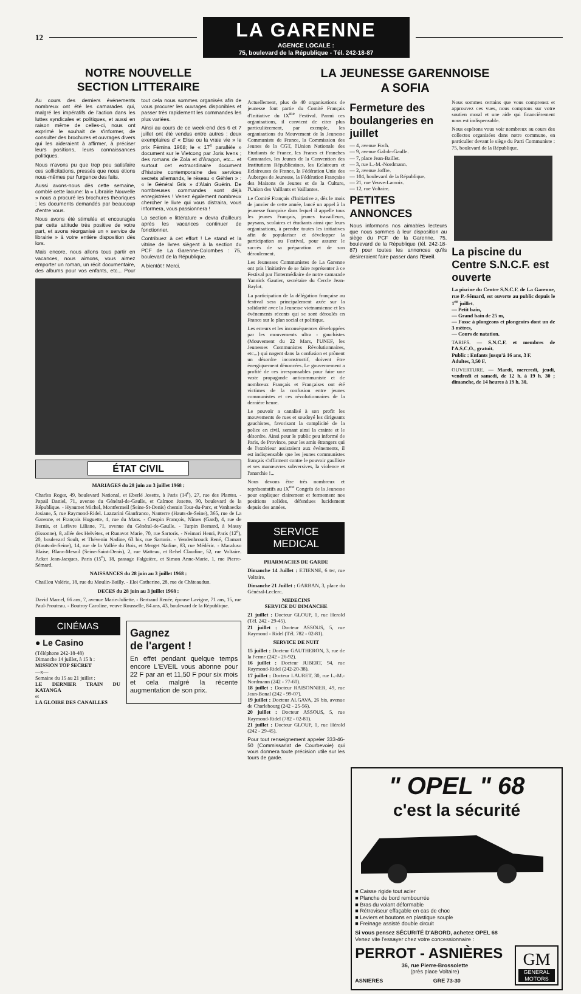12
LA GARENNE
AGENCE LOCALE :
75, boulevard de la République - Tél. 242-18-87
NOTRE NOUVELLE
SECTION LITTERAIRE
Au cours des derniers événements nombreux ont été les camarades qui, malgré les impératifs de l'action dans les luttes syndicales et politiques, et aussi en raison même de celles-ci, nous ont exprimé le souhait de s'informer, de consulter des brochures et ouvrages divers qui les aideraient à affirmer, à préciser leurs positions, leurs connaissances politiques.
Nous n'avons pu que trop peu satisfaire ces sollicitations, pressés que nous étions nous-mêmes par l'urgence des faits.
Aussi avons-nous dès cette semaine, comblé cette lacune: la « Librairie Nouvelle » nous a procuré les brochures théoriques ; les documents demandés par beaucoup d'entre vous.
Nous avons été stimulés et encouragés par cette attitude très positive de votre part, et avons réorganisé un « service de librairie » à votre entière disposition dès lors.
Mais encore, nous allons tous partir en vacances, nous aimons, vous aimez emporter un roman, un récit documentaire, des albums pour vos enfants, etc... Pour tout cela nous sommes organisés afin de vous procurer les ouvrages disponibles et passer très rapidement les commandes les plus variées.
Ainsi au cours de ce week-end des 6 et 7 juillet ont été vendus entre autres : deux exemplaires d' « Elise ou la vraie vie » le prix Fémina 1968; le « 17<sup>e</sup> parallèle » document sur le Vietcong par Joris Ivens ; des romans de Zola et d'Aragon, etc... et surtout cet extraordinaire document d'histoire contemporaine des services secrets allemands, le réseau « Géhlen » : « le Général Gris » d'Alain Guérin. De nombreuses commandes sont déjà enregistrées ! Venez également nombreux chercher le livre qui vous distraira, vous informera, vous passionnera !
La section « littérature » devra d'ailleurs après les vacances continuer de fonctionner.
Contribuez à cet effort ! Le stand et la vitrine de livres siègent à la section du PCF de La Garenne-Colombes : 75, boulevard de la République.
A bientôt ! Merci.
ÉTAT CIVIL
MARIAGES du 28 juin au 3 juillet 1968 :
Charles Roger, 49, boulevard National, et Eberlé Josette, à Paris (14<sup>e</sup>), 27, rue des Plantes. - Papail Daniel, 71, avenue du Général-de-Gaulle, et Calmon Josette, 90, boulevard de la République. - Hyaumet Michel, Montfermeil (Seine-St-Denis) chemin Tour-du-Parc, et Vanhaecke Josiane, 5, rue Raymond-Ridel. Lazzarini Gianfranco, Nanterre (Hauts-de-Seine), 365, rue de La Garenne, et François Huguette, 4, rue du Mans. - Crespin François, Nîmes (Gard), 4, rue de Bernis, et Lefèvre Liliane, 71, avenue du Général-de-Gaulle. - Turpin Bernard, à Massy (Essonne), 8, allée des Helvètes, et Runavot Marie, 70, rue Sartoris. - Neimari Henri, Paris (12<sup>e</sup>), 20, boulevard Soult, et Thévenin Nadine, 63 bis, rue Sartoris. - Vendenbrouck René, Clamart (Hauts-de-Seine), 14, rue de la Vallée du Bois, et Merget Nadine, 83, rue Médéric. - Macaluso Blaise, Blanc-Mesnil (Seine-Saint-Denis), 2, rue Watteau, et Rehel Claudine, 52, rue Voltaire. Acket Jean-Jacques, Paris (15<sup>e</sup>), 18, passage Falguière, et Simon Anne-Marie, 1, rue Pierre-Sémard.
NAISSANCES du 28 juin au 3 juillet 1968 :
Chaillou Valérie, 18, rue du Moulin-Bailly. - Eloi Catherine, 28, rue de Châteaudun.
DECES du 28 juin au 3 juillet 1968 :
David Marcel, 66 ans, 7, avenue Marie-Juliette. - Bertrand Renée, épouse Lavigne, 71 ans, 15, rue Paul-Prouteau. - Boutroy Caroline, veuve Rousselle, 84 ans, 43, boulevard de la République.
CINÉMAS
● Le Casino
(Téléphone 242-18-48)
Dimanche 14 juillet, à 15 h :
MISSION TOP SECRET
—x—
Semaine du 15 au 21 juillet :
LE DERNIER TRAIN DU KATANGA
et
LA GLOIRE DES CANAILLES
Gagnez
de l'argent !
En effet pendant quelque temps encore L'EVEIL vous abonne pour 22 F par an et 11,50 F pour six mois et cela malgré la récente augmentation de son prix.
LA JEUNESSE GARENNOISE
A SOFIA
Actuellement, plus de 40 organisations de jeunesse font partie du Comité Français d'Initiative du IX<sup>me</sup> Festival. Parmi ces organisations, il convient de citer plus particulièrement, par exemple, les organisations du Mouvement de la Jeunesse Communiste de France, la Commission des Jeunes de la CGT, l'Union Nationale des Etudiants de France, les Francs et Franches Camarades, les Jeunes de la Convention des Institutions Républicaines, les Eclaireurs et Eclaireuses de France, la Fédération Unie des Auberges de Jeunesse, la Fédération Française des Maisons de Jeunes et de la Culture, l'Union des Vaillants et Vaillantes.
Le Comité Français d'Initiative a, dès le mois de janvier de cette année, lancé un appel à la jeunesse française dans lequel il appelle tous les jeunes Français, jeunes travailleurs, paysans, scolaires et étudiants ainsi que leurs organisations, à prendre toutes les initiatives afin de populariser et développer la participation au Festival, pour assurer le succès de sa préparation et de son déroulement.
Les Jeunesses Communistes de La Garenne ont pris l'initiative de se faire représenter à ce Festival par l'intermédiaire de notre camarade Yannick Gautier, secrétaire du Cercle Jean-Baylot.
La participation de la délégation française au festival sera principalement axée sur la solidarité avec la Jeunesse vietnamienne et les événements récents qui se sont déroulés en France sur le plan social et politique.
Les erreurs et les inconséquences développées par les mouvements ultra - gauchistes (Mouvement du 22 Mars, l'UNEF, les Jeunesses Communistes Révolutionnaires, etc...) qui nagent dans la confusion et prônent un désordre inconstructif, doivent être énergiquement dénoncées. Le gouvernement a profité de ces irresponsables pour faire une vaste propagande anticommuniste et de nombreux Français et Françaises ont été victimes de la confusion entre jeunes communistes et ces révolutionnaires de la dernière heure.
Le pouvoir a canalisé à son profit les mouvements de rues et soudoyé les dirigeants gauchistes, favorisant la complicité de la police en civil, semant ainsi la crainte et le désordre. Ainsi pour le public peu informé de Paris, de Province, pour les amis étrangers qui de l'extérieur assistaient aux événements, il est indispensable que les jeunes communistes français s'affirment contre le pouvoir gaulliste et ses manœuvres subversives, la violence et l'anarchie !...
Nous devons être très nombreux et représentatifs au IX<sup>me</sup> Congrès de la Jeunesse pour expliquer clairement et fermement nos positions solides, défendues lucidement depuis des années.
SERVICE
MEDICAL
PHARMACIES DE GARDE
Dimanche 14 Juillet : ETIENNE, 6 ter, rue Voltaire.
Dimanche 21 Juillet : GARBAN, 3, place du Général-Leclerc.
MEDECINS
SERVICE DU DIMANCHE
21 juillet : Docteur GLOUP, 1, rue Herold (Tél. 242 - 29-45).
21 juillet : Docteur ASSOUS, 5, rue Raymond - Ridel (Tél. 782 - 02-81).
SERVICE DE NUIT
15 juillet : Docteur GAUTHERON, 3, rue de la Ferme (242 - 26-92).
16 juillet : Docteur JUBERT, 94, rue Raymond-Ridel (242-20-38).
17 juillet : Docteur LAURET, 30, rue L.-M.-Nordmann (242 - 77-60).
18 juillet : Docteur RAISONNIER, 49, rue Jean-Bonal (242 - 99-07).
19 juillet : Docteur ALGAVA, 26 bis, avenue de Charlebourg (242 - 25-56).
20 juillet : Docteur ASSOUS, 5, rue Raymond-Ridel (782 - 02-81).
21 juillet : Docteur GLOUP, 1, rue Hérold (242 - 29-45).
Pour tout renseignement appeler 333-46-50 (Commissariat de Courbevoie) qui vous donnera toute précision utile sur les tours de garde.
Fermeture des boulangeries en juillet
— 4, avenue Foch.
— 9, avenue Gal-de-Gaulle.
— 7, place Jean-Baillet.
— 3, rue L.-M.-Nordmann.
— 2, avenue Joffre.
— 104, boulevard de la République.
— 21, rue Veuve-Lacroix.
— 12, rue Voltaire.
PETITES ANNONCES
Nous informons nos aimables lecteurs que nous sommes à leur disposition au siège du PCF de la Garenne, 75, boulevard de la République (tél. 242-18-87) pour toutes les annonces qu'ils désireraient faire passer dans l'Eveil.
Nous sommes certains que vous comprenez et approuvez ces vues, nous comptons sur votre soutien moral et une aide qui financièrement nous est indispensable.
Nous espérons vous voir nombreux au cours des collectes organisées dans notre commune, en particulier devant le siège du Parti Communiste : 75, boulevard de la République.
La piscine du Centre S.N.C.F. est ouverte
La piscine du Centre S.N.C.F. de La Garenne, rue P.-Sémard, est ouverte au public depuis le 1<sup>er</sup> juillet.
— Petit bain,
— Grand bain de 25 m,
— Fosse à plongeons et plongeoirs dont un de 3 mètres,
— Cours de natation.
TARIFS. — S.N.C.F. et membres de l'A.S.C.O., gratuit.
Public : Enfants jusqu'à 16 ans, 3 F.
Adultes, 3,50 F.
OUVERTURE. — Mardi, mercredi, jeudi, vendredi et samedi, de 12 h. à 19 h. 30 ; dimanche, de 14 heures à 19 h. 30.
" OPEL " 68
c'est la sécurité
■ Caisse rigide tout acier
■ Planche de bord rembourrée
■ Bras du volant déformable
■ Rétroviseur effaçable en cas de choc
■ Leviers et boutons en plastique souple
■ Freinage assisté double circuit
Si vous pensez SÉCURITÉ D'ABORD, achetez OPEL 68
Venez vite l'essayer chez votre concessionnaire :
PERROT - ASNIÈRES
36, rue Pierre-Brossolette
(près place Voltaire)
ASNIERES GRE 73-30
GM
GENERAL MOTORS